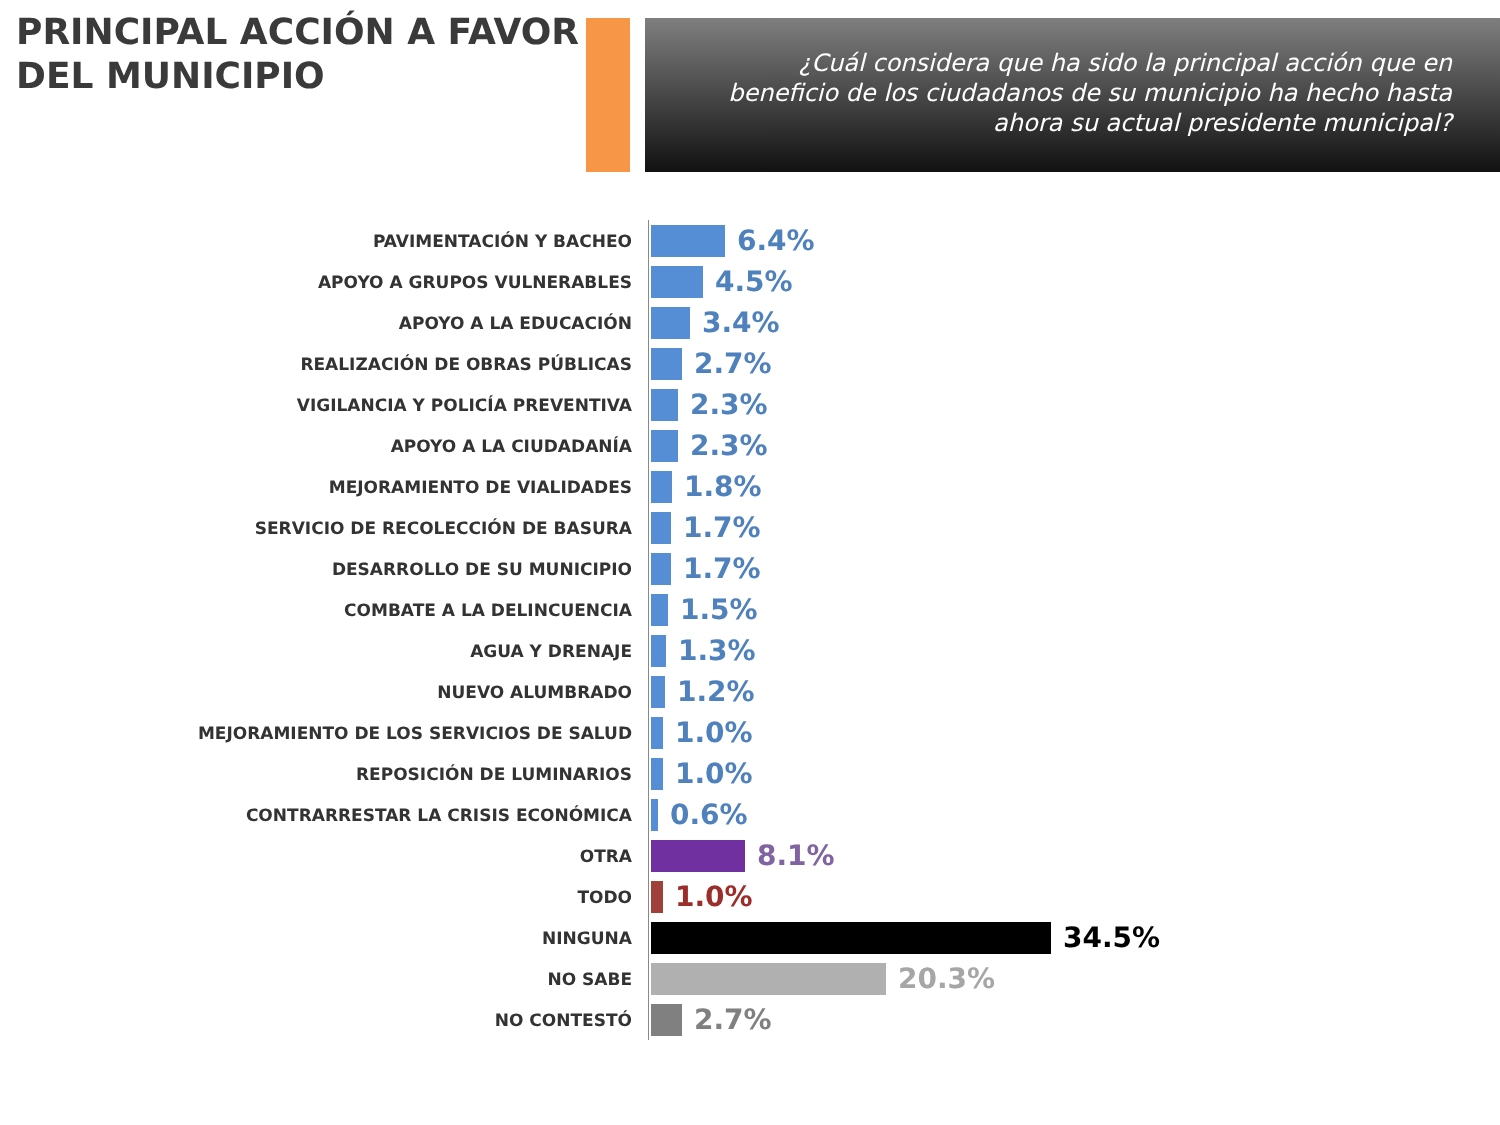PRINCIPAL ACCIÓN A FAVOR DEL MUNICIPIO
¿Cuál considera que ha sido la principal acción que en beneficio de los ciudadanos de su municipio ha hecho hasta ahora su actual presidente municipal?
PAVIMENTACIÓN Y BACHEO
6.4%
APOYO A GRUPOS VULNERABLES
4.5%
APOYO A LA EDUCACIÓN
3.4%
REALIZACIÓN DE OBRAS PÚBLICAS
2.7%
VIGILANCIA Y POLICÍA PREVENTIVA
2.3%
APOYO A LA CIUDADANÍA
2.3%
MEJORAMIENTO DE VIALIDADES
1.8%
SERVICIO DE RECOLECCIÓN DE BASURA
1.7%
DESARROLLO DE SU MUNICIPIO
1.7%
COMBATE A LA DELINCUENCIA
1.5%
AGUA Y DRENAJE
1.3%
NUEVO ALUMBRADO
1.2%
MEJORAMIENTO DE LOS SERVICIOS DE SALUD
1.0%
REPOSICIÓN DE LUMINARIOS
1.0%
CONTRARRESTAR LA CRISIS ECONÓMICA
0.6%
OTRA
8.1%
TODO
1.0%
NINGUNA
34.5%
NO SABE
20.3%
NO CONTESTÓ
2.7%